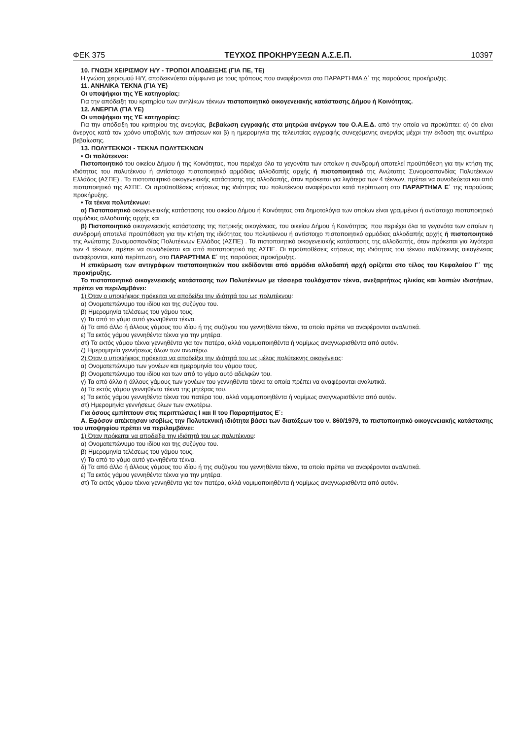ΦΕΚ 375 ΤΕΥΧΟΣ ΠΡΟΚΗΡΥΞΕΩΝ Α.Σ.Ε.Π. 10397
10. ΓΝΩΣΗ ΧΕΙΡΙΣΜΟΥ Η/Υ - ΤΡΟΠΟΙ ΑΠΟΔΕΙΞΗΣ (ΓΙΑ ΠΕ, ΤΕ)
Η γνώση χειρισμού Η/Υ, αποδεικνύεται σύμφωνα με τους τρόπους που αναφέρονται στο ΠΑΡΑΡΤΗΜΑ Δ΄ της παρούσας προκήρυξης.
11. ΑΝΗΛΙΚΑ ΤΕΚΝΑ (ΓΙΑ ΥΕ)
Οι υποψήφιοι της ΥΕ κατηγορίας:
Για την απόδειξη του κριτηρίου των ανηλίκων τέκνων πιστοποιητικό οικογενειακής κατάστασης Δήμου ή Κοινότητας.
12. ΑΝΕΡΓΙΑ (ΓΙΑ ΥΕ)
Οι υποψήφιοι της ΥΕ κατηγορίας:
Για την απόδειξη του κριτηρίου της ανεργίας, βεβαίωση εγγραφής στα μητρώα ανέργων του Ο.Α.Ε.Δ. από την οποία να προκύπτει: α) ότι είναι άνεργος κατά τον χρόνο υποβολής των αιτήσεων και β) η ημερομηνία της τελευταίας εγγραφής συνεχόμενης ανεργίας μέχρι την έκδοση της ανωτέρω βεβαίωσης.
13. ΠΟΛΥΤΕΚΝΟΙ - ΤΕΚΝΑ ΠΟΛΥΤΕΚΝΩΝ
• Οι πολύτεκνοι:
Πιστοποιητικό του οικείου Δήμου ή της Κοινότητας, που περιέχει όλα τα γεγονότα των οποίων η συνδρομή αποτελεί προϋπόθεση για την κτήση της ιδιότητας του πολυτέκνου ή αντίστοιχο πιστοποιητικό αρμόδιας αλλοδαπής αρχής ή πιστοποιητικό της Ανώτατης Συνομοσπονδίας Πολυτέκνων Ελλάδος (ΑΣΠΕ) . Το πιστοποιητικό οικογενειακής κατάστασης της αλλοδαπής, όταν πρόκειται για λιγότερα των 4 τέκνων, πρέπει να συνοδεύεται και από πιστοποιητικό της ΑΣΠΕ. Οι προϋποθέσεις κτήσεως της ιδιότητας του πολυτέκνου αναφέρονται κατά περίπτωση στο ΠΑΡΆΡΤΗΜΑ Ε΄ της παρούσας προκήρυξης.
• Τα τέκνα πολυτέκνων:
α) Πιστοποιητικό οικογενειακής κατάστασης του οικείου Δήμου ή Κοινότητας στα δημοτολόγια των οποίων είναι γραμμένοι ή αντίστοιχο πιστοποιητικό αρμόδιας αλλοδαπής αρχής και
β) Πιστοποιητικό οικογενειακής κατάστασης της πατρικής οικογένειας, του οικείου Δήμου ή Κοινότητας, που περιέχει όλα τα γεγονότα των οποίων η συνδρομή αποτελεί προϋπόθεση για την κτήση της ιδιότητας του πολυτέκνου ή αντίστοιχο πιστοποιητικό αρμόδιας αλλοδαπής αρχής ή πιστοποιητικό της Ανώτατης Συνομοσπονδίας Πολυτέκνων Ελλάδος (ΑΣΠΕ) . Το πιστοποιητικό οικογενειακής κατάστασης της αλλοδαπής, όταν πρόκειται για λιγότερα των 4 τέκνων, πρέπει να συνοδεύεται και από πιστοποιητικό της ΑΣΠΕ. Οι προϋποθέσεις κτήσεως της ιδιότητας του τέκνου πολύτεκνης οικογένειας αναφέρονται, κατά περίπτωση, στο ΠΑΡΑΡΤΗΜΑ Ε΄ της παρούσας προκήρυξης.
Η επικύρωση των αντιγράφων πιστοποιητικών που εκδίδονται από αρμόδια αλλοδαπή αρχή ορίζεται στο τέλος του Κεφαλαίου Γ΄ της προκήρυξης.
Το πιστοποιητικό οικογενειακής κατάστασης των Πολυτέκνων με τέσσερα τουλάχιστον τέκνα, ανεξαρτήτως ηλικίας και λοιπών ιδιοτήτων, πρέπει να περιλαμβάνει:
1) Όταν ο υποψήφιος πρόκειται να αποδείξει την ιδιότητά του ως πολυτέκνου:
α) Ονοματεπώνυμο του ιδίου και της συζύγου του.
β) Ημερομηνία τελέσεως του γάμου τους.
γ) Τα από το γάμο αυτό γεννηθέντα τέκνα.
δ) Τα από άλλο ή άλλους γάμους του ιδίου ή της συζύγου του γεννηθέντα τέκνα, τα οποία πρέπει να αναφέρονται αναλυτικά.
ε) Τα εκτός γάμου γεννηθέντα τέκνα για την μητέρα.
στ) Τα εκτός γάμου τέκνα γεννηθέντα για τον πατέρα, αλλά νομιμοποιηθέντα ή νομίμως αναγνωρισθέντα από αυτόν.
ζ) Ημερομηνία γεννήσεως όλων των ανωτέρω.
2) Όταν ο υποψήφιος πρόκειται να αποδείξει την ιδιότητά του ως μέλος πολύτεκνης οικογένειας:
α) Ονοματεπώνυμο των γονέων και ημερομηνία του γάμου τους.
β) Ονοματεπώνυμο του ιδίου και των από το γάμο αυτό αδελφών του.
γ) Τα από άλλο ή άλλους γάμους των γονέων του γεννηθέντα τέκνα τα οποία πρέπει να αναφέρονται αναλυτικά.
δ) Τα εκτός γάμου γεννηθέντα τέκνα της μητέρας του.
ε) Τα εκτός γάμου γεννηθέντα τέκνα του πατέρα του, αλλά νομιμοποιηθέντα ή νομίμως αναγνωρισθέντα από αυτόν.
στ) Ημερομηνία γεννήσεως όλων των ανωτέρω.
Για όσους εμπίπτουν στις περιπτώσεις I και II του Παραρτήματος Ε΄:
Α. Εφόσον απέκτησαν ισοβίως την Πολυτεκνική ιδιότητα βάσει των διατάξεων του ν. 860/1979, το πιστοποιητικό οικογενειακής κατάστασης του υποψηφίου πρέπει να περιλαμβάνει:
1) Όταν πρόκειται να αποδείξει την ιδιότητά του ως πολυτέκνου:
α) Ονοματεπώνυμο του ιδίου και της συζύγου του.
β) Ημερομηνία τελέσεως του γάμου τους.
γ) Τα από το γάμο αυτό γεννηθέντα τέκνα.
δ) Τα από άλλο ή άλλους γάμους του ιδίου ή της συζύγου του γεννηθέντα τέκνα, τα οποία πρέπει να αναφέρονται αναλυτικά.
ε) Τα εκτός γάμου γεννηθέντα τέκνα για την μητέρα.
στ) Τα εκτός γάμου τέκνα γεννηθέντα για τον πατέρα, αλλά νομιμοποιηθέντα ή νομίμως αναγνωρισθέντα από αυτόν.